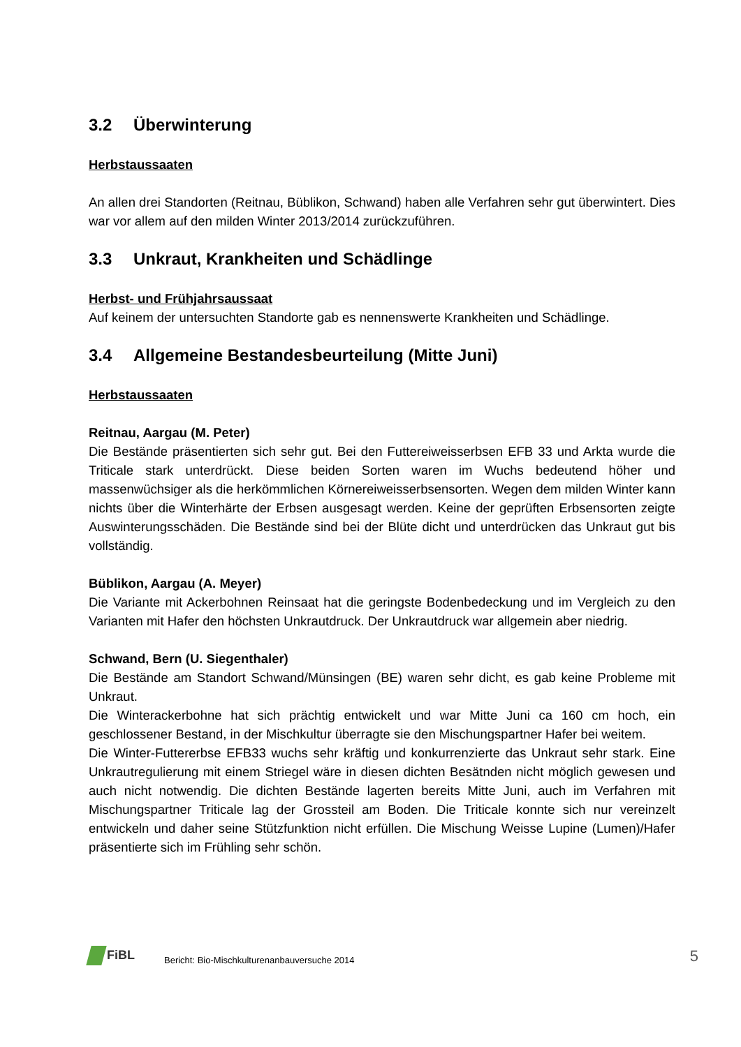3.2 Überwinterung
Herbstaussaaten
An allen drei Standorten (Reitnau, Büblikon, Schwand) haben alle Verfahren sehr gut überwintert. Dies war vor allem auf den milden Winter 2013/2014 zurückzuführen.
3.3 Unkraut, Krankheiten und Schädlinge
Herbst- und Frühjahrsaussaat
Auf keinem der untersuchten Standorte gab es nennenswerte Krankheiten und Schädlinge.
3.4 Allgemeine Bestandesbeurteilung (Mitte Juni)
Herbstaussaaten
Reitnau, Aargau (M. Peter)
Die Bestände präsentierten sich sehr gut. Bei den Futtereiweisserbsen EFB 33 und Arkta wurde die Triticale stark unterdrückt. Diese beiden Sorten waren im Wuchs bedeutend höher und massenwüchsiger als die herkömmlichen Körnereiweisserbsensorten. Wegen dem milden Winter kann nichts über die Winterhärte der Erbsen ausgesagt werden. Keine der geprüften Erbsensorten zeigte Auswinterungsschäden. Die Bestände sind bei der Blüte dicht und unterdrücken das Unkraut gut bis vollständig.
Büblikon, Aargau (A. Meyer)
Die Variante mit Ackerbohnen Reinsaat hat die geringste Bodenbedeckung und im Vergleich zu den Varianten mit Hafer den höchsten Unkrautdruck. Der Unkrautdruck war allgemein aber niedrig.
Schwand, Bern (U. Siegenthaler)
Die Bestände am Standort Schwand/Münsingen (BE) waren sehr dicht, es gab keine Probleme mit Unkraut.
Die Winterackerbohne hat sich prächtig entwickelt und war Mitte Juni ca 160 cm hoch, ein geschlossener Bestand, in der Mischkultur überragte sie den Mischungspartner Hafer bei weitem.
Die Winter-Futtererbse EFB33 wuchs sehr kräftig und konkurrenzierte das Unkraut sehr stark. Eine Unkrautregulierung mit einem Striegel wäre in diesen dichten Besätnden nicht möglich gewesen und auch nicht notwendig. Die dichten Bestände lagerten bereits Mitte Juni, auch im Verfahren mit Mischungspartner Triticale lag der Grossteil am Boden. Die Triticale konnte sich nur vereinzelt entwickeln und daher seine Stützfunktion nicht erfüllen. Die Mischung Weisse Lupine (Lumen)/Hafer präsentierte sich im Frühling sehr schön.
FiBL
Bericht: Bio-Mischkulturenanbauversuche 2014
5